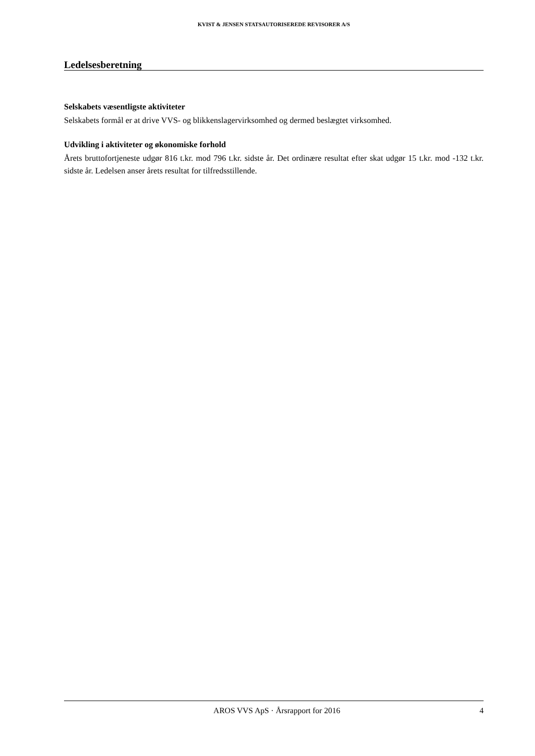KVIST & JENSEN STATSAUTORISEREDE REVISORER A/S
Ledelsesberetning
Selskabets væsentligste aktiviteter
Selskabets formål er at drive VVS- og blikkenslagervirksomhed og dermed beslægtet virksomhed.
Udvikling i aktiviteter og økonomiske forhold
Årets bruttofortjeneste udgør 816 t.kr. mod 796 t.kr. sidste år. Det ordinære resultat efter skat udgør 15 t.kr. mod -132 t.kr. sidste år. Ledelsen anser årets resultat for tilfredsstillende.
AROS VVS ApS · Årsrapport for 2016 4